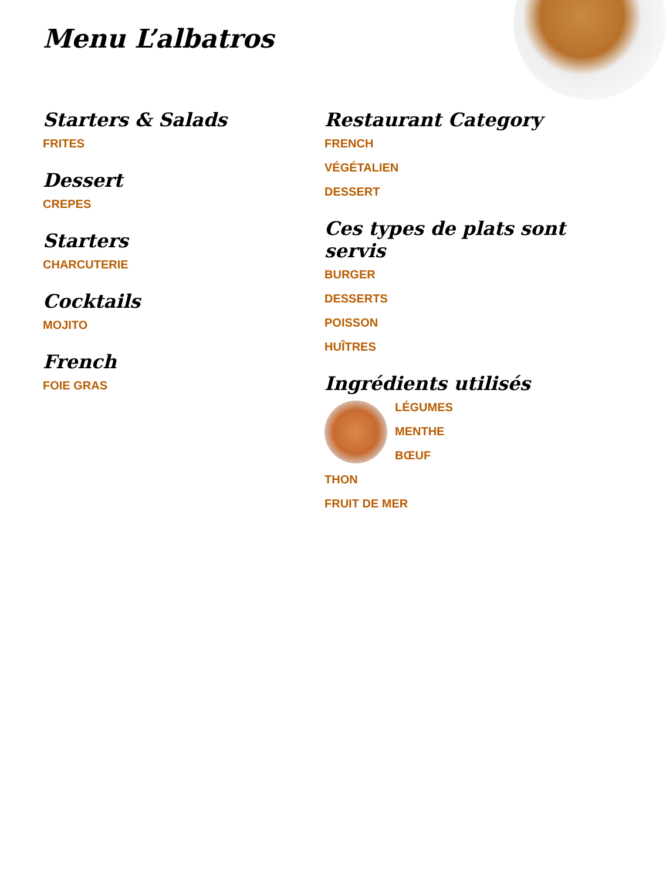Menu L’albatros
Starters & Salads
FRITES
Dessert
CREPES
Starters
CHARCUTERIE
Cocktails
MOJITO
French
FOIE GRAS
Restaurant Category
FRENCH
VÉGÉTALIEN
DESSERT
Ces types de plats sont servis
BURGER
DESSERTS
POISSON
HUÎTRES
Ingrédients utilisés
LÉGUMES
MENTHE
BŒUF
THON
FRUIT DE MER